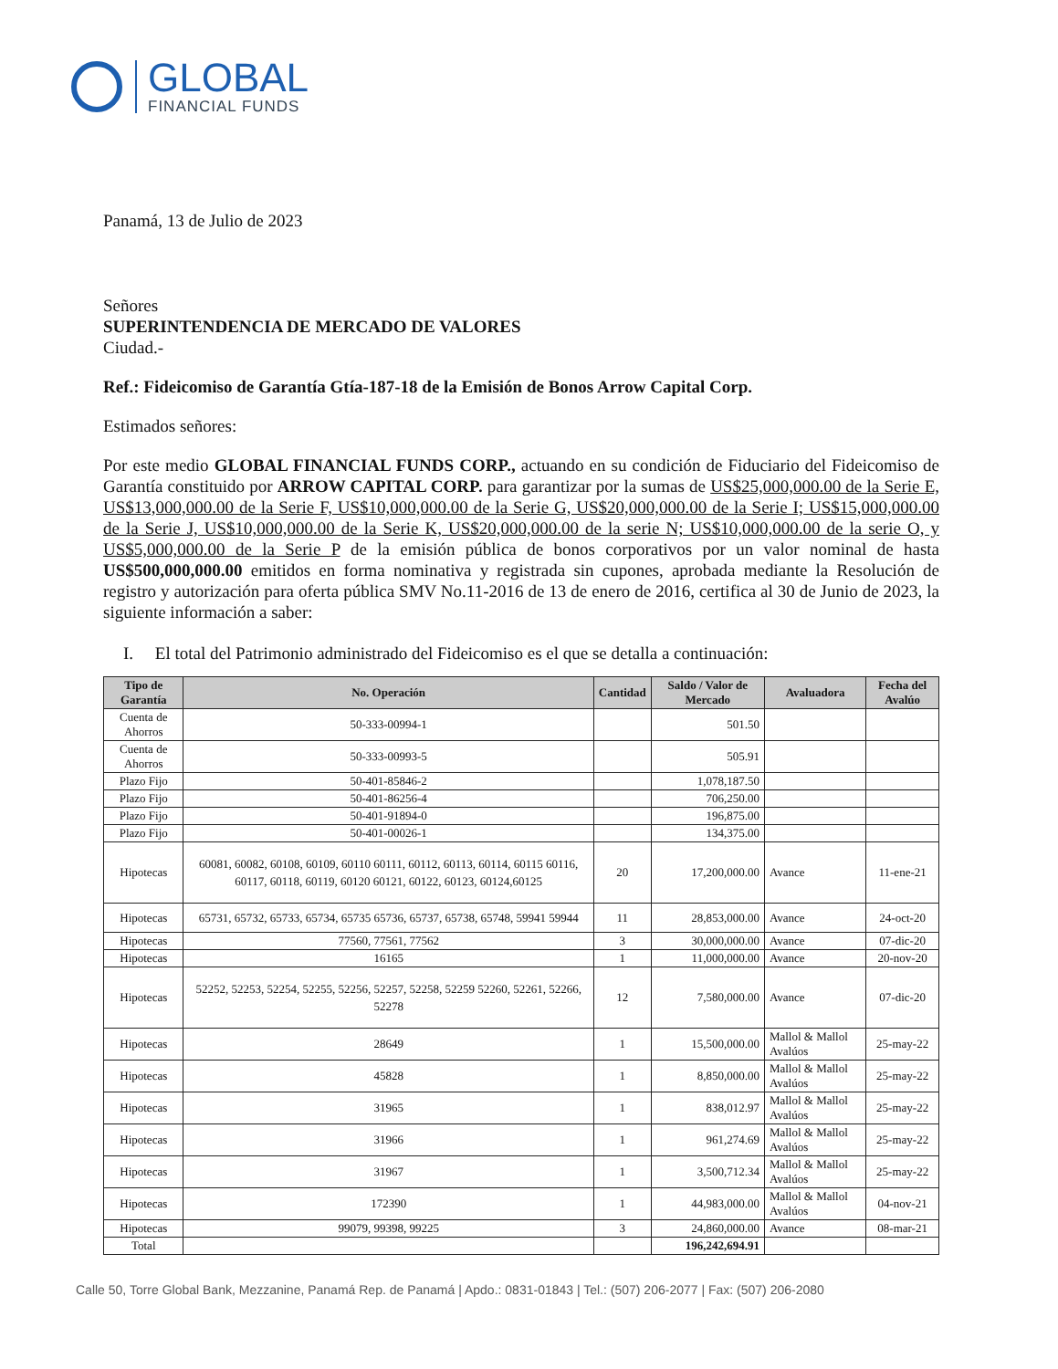GLOBAL
FINANCIAL FUNDS
Panamá, 13 de Julio de 2023
Señores
SUPERINTENDENCIA DE MERCADO DE VALORES
Ciudad.-
Ref.: Fideicomiso de Garantía Gtía-187-18 de la Emisión de Bonos Arrow Capital Corp.
Estimados señores:
Por este medio GLOBAL FINANCIAL FUNDS CORP., actuando en su condición de Fiduciario del Fideicomiso de Garantía constituido por ARROW CAPITAL CORP. para garantizar por la sumas de US$25,000,000.00 de la Serie E, US$13,000,000.00 de la Serie F, US$10,000,000.00 de la Serie G, US$20,000,000.00 de la Serie I; US$15,000,000.00 de la Serie J, US$10,000,000.00 de la Serie K, US$20,000,000.00 de la serie N; US$10,000,000.00 de la serie O, y US$5,000,000.00 de la Serie P de la emisión pública de bonos corporativos por un valor nominal de hasta US$500,000,000.00 emitidos en forma nominativa y registrada sin cupones, aprobada mediante la Resolución de registro y autorización para oferta pública SMV No.11-2016 de 13 de enero de 2016, certifica al 30 de Junio de 2023, la siguiente información a saber:
I. El total del Patrimonio administrado del Fideicomiso es el que se detalla a continuación:
| Tipo de Garantía | No. Operación | Cantidad | Saldo / Valor de Mercado | Avaluadora | Fecha del Avalúo |
| --- | --- | --- | --- | --- | --- |
| Cuenta de Ahorros | 50-333-00994-1 | | 501.50 | | |
| Cuenta de Ahorros | 50-333-00993-5 | | 505.91 | | |
| Plazo Fijo | 50-401-85846-2 | | 1,078,187.50 | | |
| Plazo Fijo | 50-401-86256-4 | | 706,250.00 | | |
| Plazo Fijo | 50-401-91894-0 | | 196,875.00 | | |
| Plazo Fijo | 50-401-00026-1 | | 134,375.00 | | |
| Hipotecas | 60081, 60082, 60108, 60109, 60110 60111, 60112, 60113, 60114, 60115 60116, 60117, 60118, 60119, 60120 60121, 60122, 60123, 60124,60125 | 20 | 17,200,000.00 | Avance | 11-ene-21 |
| Hipotecas | 65731, 65732, 65733, 65734, 65735 65736, 65737, 65738, 65748, 59941 59944 | 11 | 28,853,000.00 | Avance | 24-oct-20 |
| Hipotecas | 77560, 77561, 77562 | 3 | 30,000,000.00 | Avance | 07-dic-20 |
| Hipotecas | 16165 | 1 | 11,000,000.00 | Avance | 20-nov-20 |
| Hipotecas | 52252, 52253, 52254, 52255, 52256, 52257, 52258, 52259 52260, 52261, 52266, 52278 | 12 | 7,580,000.00 | Avance | 07-dic-20 |
| Hipotecas | 28649 | 1 | 15,500,000.00 | Mallol & Mallol Avalúos | 25-may-22 |
| Hipotecas | 45828 | 1 | 8,850,000.00 | Mallol & Mallol Avalúos | 25-may-22 |
| Hipotecas | 31965 | 1 | 838,012.97 | Mallol & Mallol Avalúos | 25-may-22 |
| Hipotecas | 31966 | 1 | 961,274.69 | Mallol & Mallol Avalúos | 25-may-22 |
| Hipotecas | 31967 | 1 | 3,500,712.34 | Mallol & Mallol Avalúos | 25-may-22 |
| Hipotecas | 172390 | 1 | 44,983,000.00 | Mallol & Mallol Avalúos | 04-nov-21 |
| Hipotecas | 99079, 99398, 99225 | 3 | 24,860,000.00 | Avance | 08-mar-21 |
| Total | | | 196,242,694.91 | | |
Calle 50, Torre Global Bank, Mezzanine, Panamá Rep. de Panamá | Apdo.: 0831-01843 | Tel.: (507) 206-2077 | Fax: (507) 206-2080